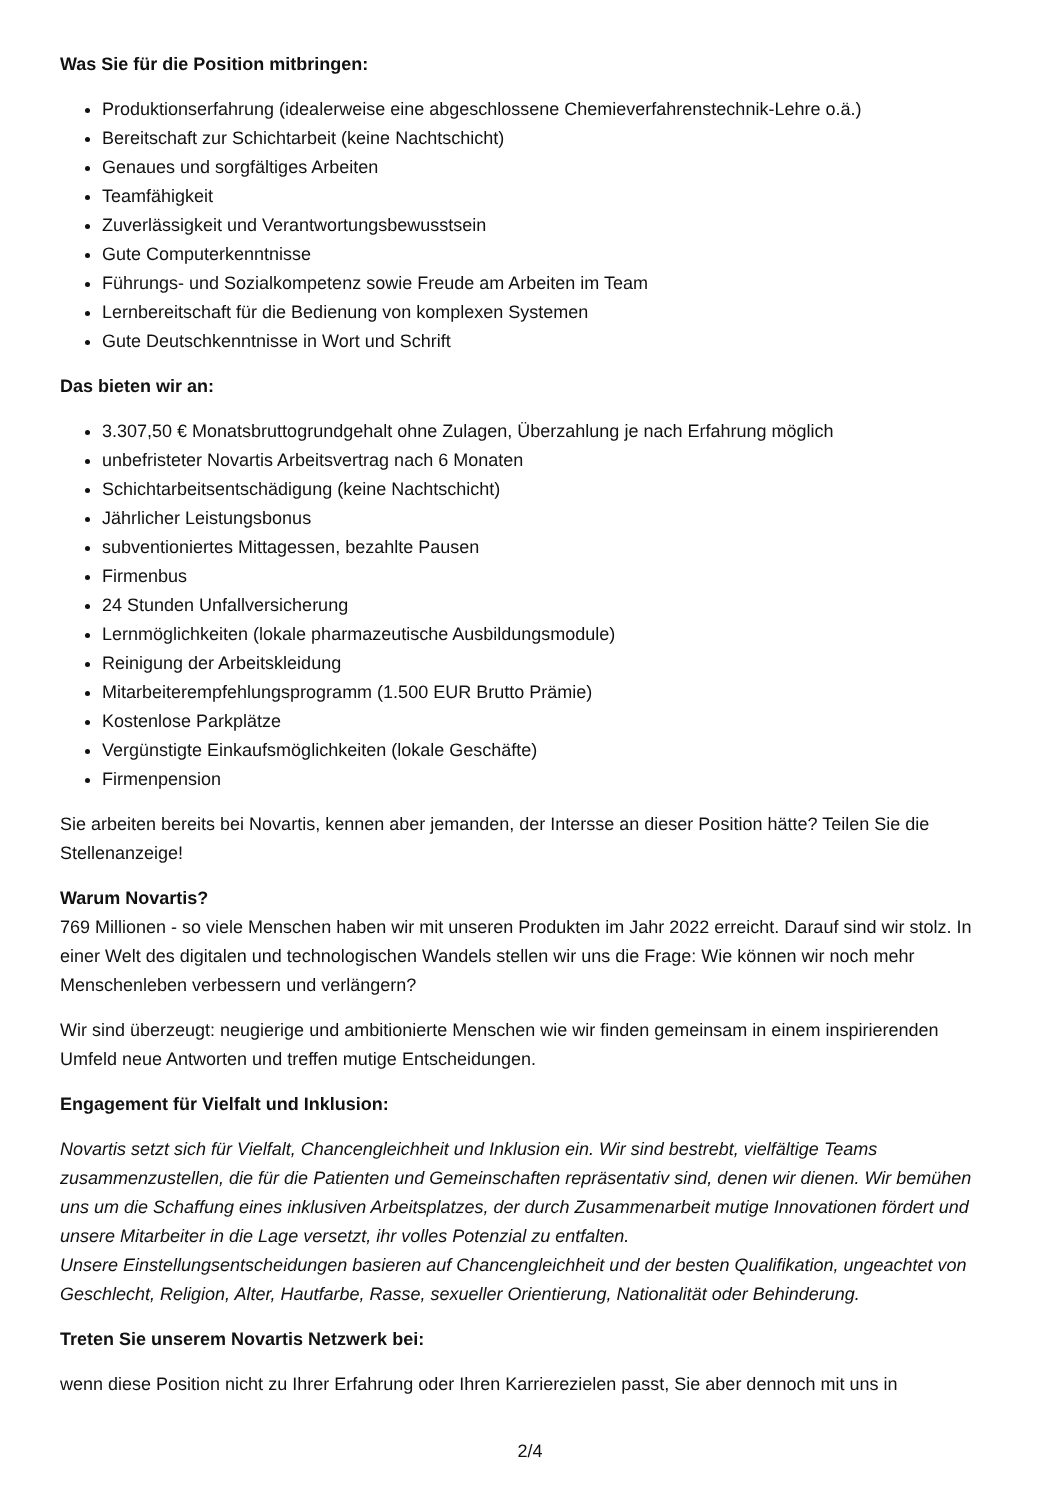Was Sie für die Position mitbringen:
Produktionserfahrung (idealerweise eine abgeschlossene Chemieverfahrenstechnik-Lehre o.ä.)
Bereitschaft zur Schichtarbeit (keine Nachtschicht)
Genaues und sorgfältiges Arbeiten
Teamfähigkeit
Zuverlässigkeit und Verantwortungsbewusstsein
Gute Computerkenntnisse
Führungs- und Sozialkompetenz sowie Freude am Arbeiten im Team
Lernbereitschaft für die Bedienung von komplexen Systemen
Gute Deutschkenntnisse in Wort und Schrift
Das bieten wir an:
3.307,50 € Monatsbruttogrundgehalt ohne Zulagen, Überzahlung je nach Erfahrung möglich
unbefristeter Novartis Arbeitsvertrag nach 6 Monaten
Schichtarbeitsentschädigung (keine Nachtschicht)
Jährlicher Leistungsbonus
subventioniertes Mittagessen, bezahlte Pausen
Firmenbus
24 Stunden Unfallversicherung
Lernmöglichkeiten (lokale pharmazeutische Ausbildungsmodule)
Reinigung der Arbeitskleidung
Mitarbeiterempfehlungsprogramm (1.500 EUR Brutto Prämie)
Kostenlose Parkplätze
Vergünstigte Einkaufsmöglichkeiten (lokale Geschäfte)
Firmenpension
Sie arbeiten bereits bei Novartis, kennen aber jemanden, der Intersse an dieser Position hätte? Teilen Sie die Stellenanzeige!
Warum Novartis?
769 Millionen - so viele Menschen haben wir mit unseren Produkten im Jahr 2022 erreicht. Darauf sind wir stolz. In einer Welt des digitalen und technologischen Wandels stellen wir uns die Frage: Wie können wir noch mehr Menschenleben verbessern und verlängern?
Wir sind überzeugt: neugierige und ambitionierte Menschen wie wir finden gemeinsam in einem inspirierenden Umfeld neue Antworten und treffen mutige Entscheidungen.
Engagement für Vielfalt und Inklusion:
Novartis setzt sich für Vielfalt, Chancengleichheit und Inklusion ein. Wir sind bestrebt, vielfältige Teams zusammenzustellen, die für die Patienten und Gemeinschaften repräsentativ sind, denen wir dienen. Wir bemühen uns um die Schaffung eines inklusiven Arbeitsplatzes, der durch Zusammenarbeit mutige Innovationen fördert und unsere Mitarbeiter in die Lage versetzt, ihr volles Potenzial zu entfalten.
Unsere Einstellungsentscheidungen basieren auf Chancengleichheit und der besten Qualifikation, ungeachtet von Geschlecht, Religion, Alter, Hautfarbe, Rasse, sexueller Orientierung, Nationalität oder Behinderung.
Treten Sie unserem Novartis Netzwerk bei:
wenn diese Position nicht zu Ihrer Erfahrung oder Ihren Karrierezielen passt, Sie aber dennoch mit uns in
2/4